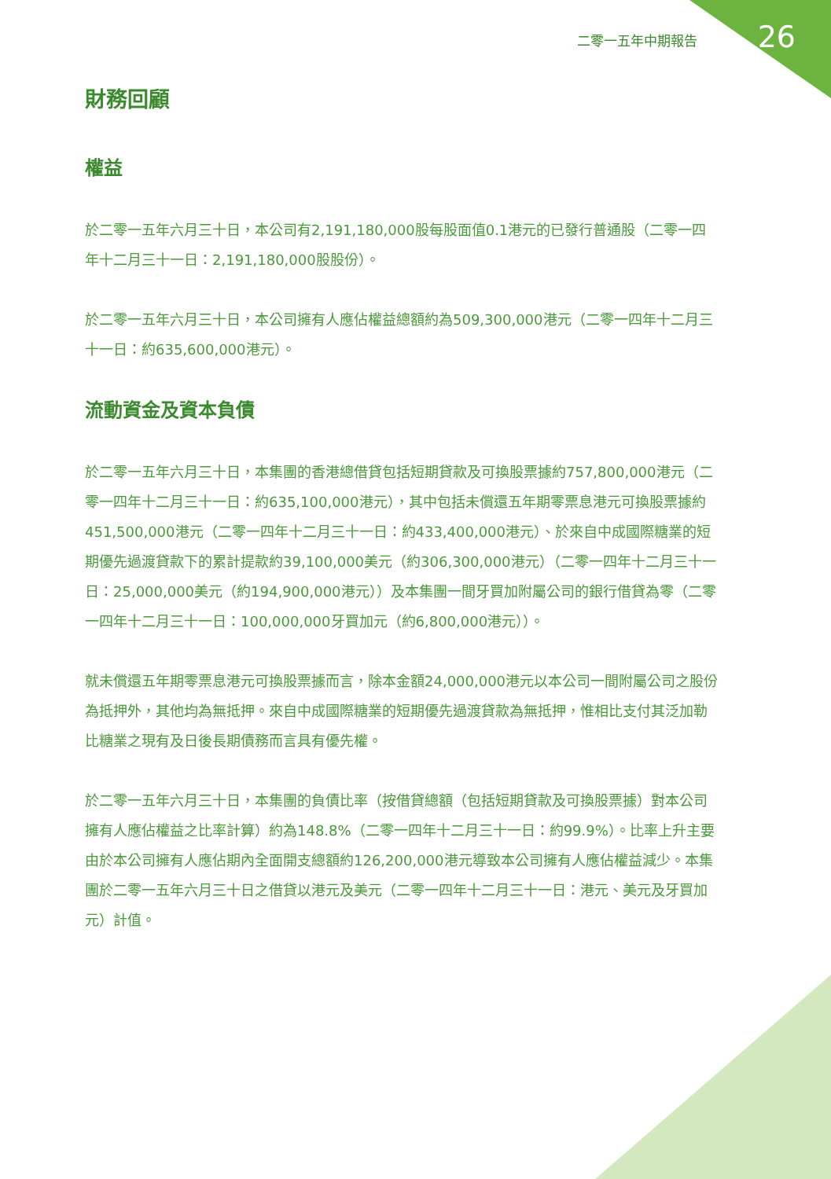二零一五年中期報告 26
財務回顧
權益
於二零一五年六月三十日，本公司有2,191,180,000股每股面值0.1港元的已發行普通股（二零一四年十二月三十一日：2,191,180,000股股份）。
於二零一五年六月三十日，本公司擁有人應佔權益總額約為509,300,000港元（二零一四年十二月三十一日：約635,600,000港元）。
流動資金及資本負債
於二零一五年六月三十日，本集團的香港總借貸包括短期貸款及可換股票據約757,800,000港元（二零一四年十二月三十一日：約635,100,000港元），其中包括未償還五年期零票息港元可換股票據約451,500,000港元（二零一四年十二月三十一日：約433,400,000港元）、於來自中成國際糖業的短期優先過渡貸款下的累計提款約39,100,000美元（約306,300,000港元）（二零一四年十二月三十一日：25,000,000美元（約194,900,000港元））及本集團一間牙買加附屬公司的銀行借貸為零（二零一四年十二月三十一日：100,000,000牙買加元（約6,800,000港元））。
就未償還五年期零票息港元可換股票據而言，除本金額24,000,000港元以本公司一間附屬公司之股份為抵押外，其他均為無抵押。來自中成國際糖業的短期優先過渡貸款為無抵押，惟相比支付其泛加勒比糖業之現有及日後長期債務而言具有優先權。
於二零一五年六月三十日，本集團的負債比率（按借貸總額（包括短期貸款及可換股票據）對本公司擁有人應佔權益之比率計算）約為148.8%（二零一四年十二月三十一日：約99.9%）。比率上升主要由於本公司擁有人應佔期內全面開支總額約126,200,000港元導致本公司擁有人應佔權益減少。本集團於二零一五年六月三十日之借貸以港元及美元（二零一四年十二月三十一日：港元、美元及牙買加元）計值。